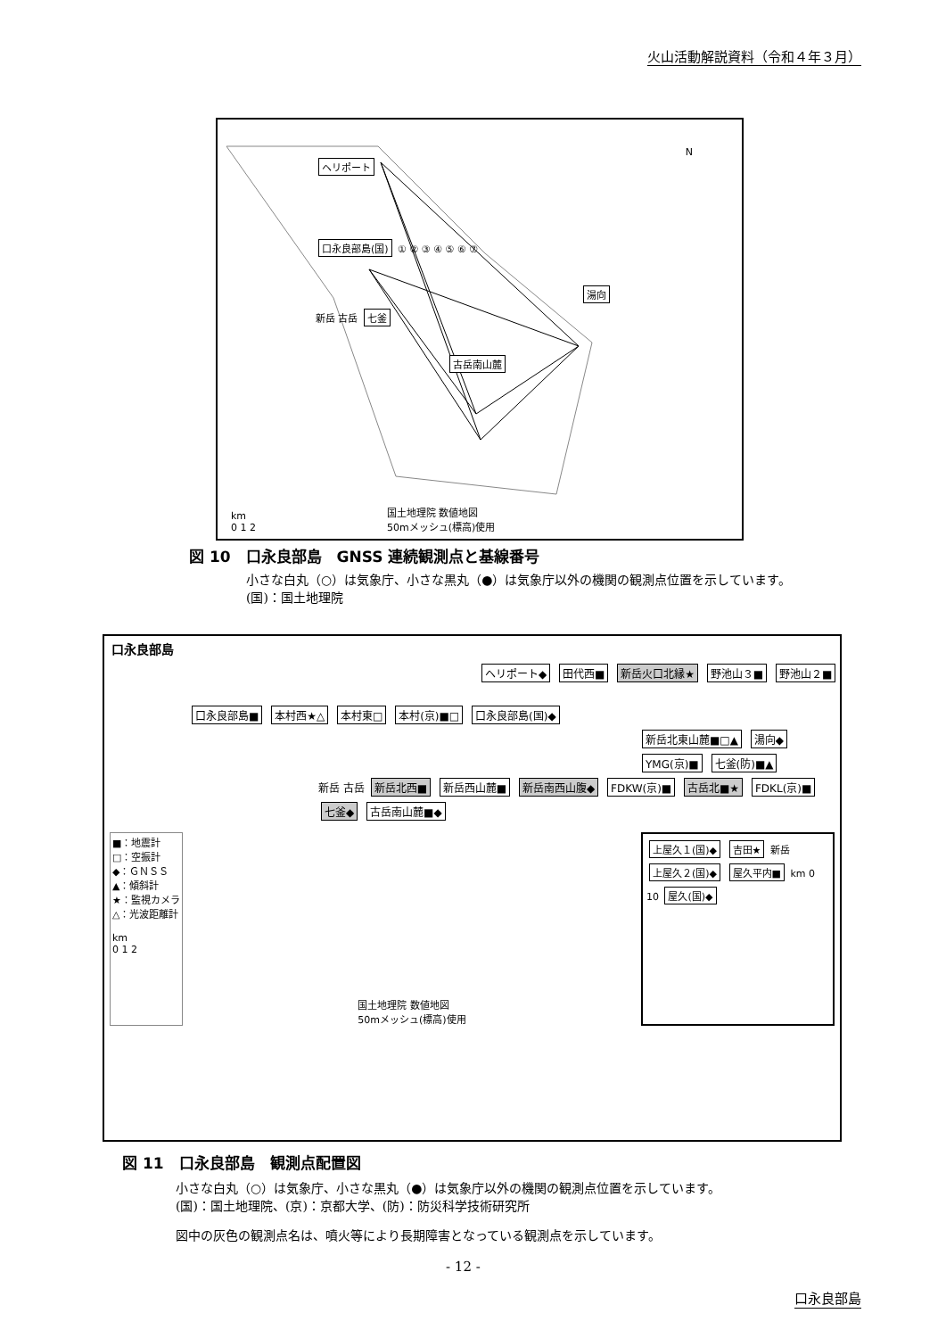火山活動解説資料（令和４年３月）
ヘリポート
口永良部島(国) ① ② ③ ④ ⑤ ⑥ ⑦
湯向
新岳 古岳 七釜
古岳南山麓
km
0 1 2
国土地理院 数値地図
50mメッシュ(標高)使用
N
図 10　口永良部島　GNSS 連続観測点と基線番号
小さな白丸（○）は気象庁、小さな黒丸（●）は気象庁以外の機関の観測点位置を示しています。
(国)：国土地理院
口永良部島
ヘリポート◆ 田代西■ 新岳火口北縁★ 野池山３■ 野池山２■
口永良部島■ 本村西★△ 本村東□ 本村(京)■□ 口永良部島(国)◆
新岳北東山麓■□▲ 湯向◆ YMG(京)■ 七釜(防)■▲
新岳 古岳 新岳北西■ 新岳西山麓■ 新岳南西山腹◆ FDKW(京)■ 古岳北■★ FDKL(京)■ 七釜◆ 古岳南山麓■◆
■：地震計
□：空振計
◆：ＧＮＳＳ
▲：傾斜計
★：監視カメラ
△：光波距離計
km
0 1 2
国土地理院 数値地図
50mメッシュ(標高)使用
上屋久１(国)◆ 吉田★ 新岳 上屋久２(国)◆ 屋久平内■ km 0 10 屋久(国)◆
図 11　口永良部島　観測点配置図
小さな白丸（○）は気象庁、小さな黒丸（●）は気象庁以外の機関の観測点位置を示しています。
(国)：国土地理院、(京)：京都大学、(防)：防災科学技術研究所
図中の灰色の観測点名は、噴火等により長期障害となっている観測点を示しています。
- 12 -
口永良部島